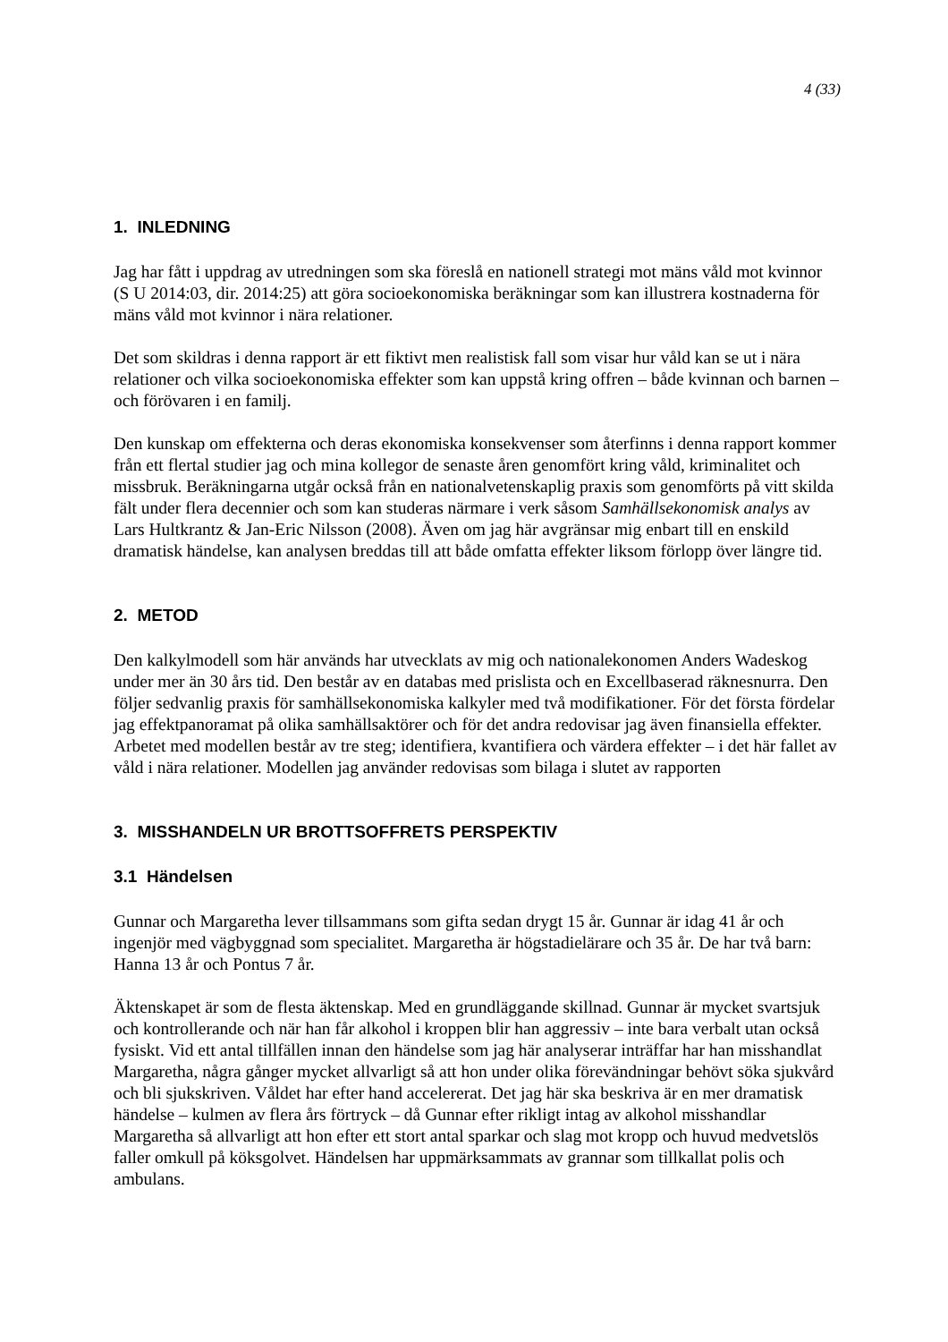4 (33)
1. INLEDNING
Jag har fått i uppdrag av utredningen som ska föreslå en nationell strategi mot mäns våld mot kvinnor (S U 2014:03, dir. 2014:25) att göra socioekonomiska beräkningar som kan illustrera kostnaderna för mäns våld mot kvinnor i nära relationer.
Det som skildras i denna rapport är ett fiktivt men realistisk fall som visar hur våld kan se ut i nära relationer och vilka socioekonomiska effekter som kan uppstå kring offren – både kvinnan och barnen – och förövaren i en familj.
Den kunskap om effekterna och deras ekonomiska konsekvenser som återfinns i denna rapport kommer från ett flertal studier jag och mina kollegor de senaste åren genomfört kring våld, kriminalitet och missbruk. Beräkningarna utgår också från en nationalvetenskaplig praxis som genomförts på vitt skilda fält under flera decennier och som kan studeras närmare i verk såsom Samhällsekonomisk analys av Lars Hultkrantz & Jan-Eric Nilsson (2008). Även om jag här avgränsar mig enbart till en enskild dramatisk händelse, kan analysen breddas till att både omfatta effekter liksom förlopp över längre tid.
2. METOD
Den kalkylmodell som här används har utvecklats av mig och nationalekonomen Anders Wadeskog under mer än 30 års tid. Den består av en databas med prislista och en Excellbaserad räknesnurra. Den följer sedvanlig praxis för samhällsekonomiska kalkyler med två modifikationer. För det första fördelar jag effektpanoramat på olika samhällsaktörer och för det andra redovisar jag även finansiella effekter. Arbetet med modellen består av tre steg; identifiera, kvantifiera och värdera effekter – i det här fallet av våld i nära relationer. Modellen jag använder redovisas som bilaga i slutet av rapporten
3. MISSHANDELN UR BROTTSOFFRETS PERSPEKTIV
3.1 Händelsen
Gunnar och Margaretha lever tillsammans som gifta sedan drygt 15 år. Gunnar är idag 41 år och ingenjör med vägbyggnad som specialitet. Margaretha är högstadielärare och 35 år. De har två barn: Hanna 13 år och Pontus 7 år.
Äktenskapet är som de flesta äktenskap. Med en grundläggande skillnad. Gunnar är mycket svartsjuk och kontrollerande och när han får alkohol i kroppen blir han aggressiv – inte bara verbalt utan också fysiskt. Vid ett antal tillfällen innan den händelse som jag här analyserar inträffar har han misshandlat Margaretha, några gånger mycket allvarligt så att hon under olika förevändningar behövt söka sjukvård och bli sjukskriven. Våldet har efter hand accelererat. Det jag här ska beskriva är en mer dramatisk händelse – kulmen av flera års förtryck – då Gunnar efter rikligt intag av alkohol misshandlar Margaretha så allvarligt att hon efter ett stort antal sparkar och slag mot kropp och huvud medvetslös faller omkull på köksgolvet. Händelsen har uppmärksammats av grannar som tillkallat polis och ambulans.